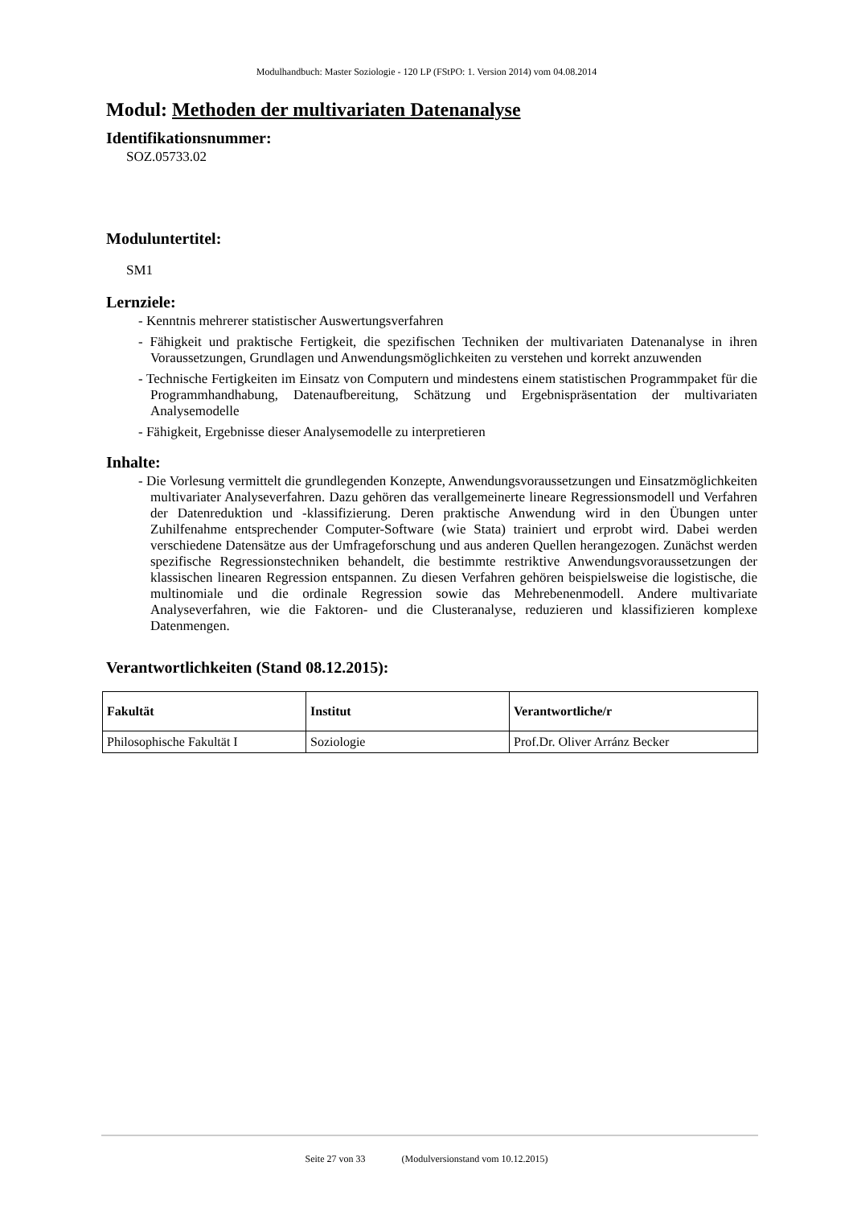Modulhandbuch: Master Soziologie - 120 LP (FStPO: 1. Version 2014) vom 04.08.2014
Modul: Methoden der multivariaten Datenanalyse
Identifikationsnummer:
SOZ.05733.02
Moduluntertitel:
SM1
Lernziele:
- Kenntnis mehrerer statistischer Auswertungsverfahren
- Fähigkeit und praktische Fertigkeit, die spezifischen Techniken der multivariaten Datenanalyse in ihren Voraussetzungen, Grundlagen und Anwendungsmöglichkeiten zu verstehen und korrekt anzuwenden
- Technische Fertigkeiten im Einsatz von Computern und mindestens einem statistischen Programmpaket für die Programmhandhabung, Datenaufbereitung, Schätzung und Ergebnispräsentation der multivariaten Analysemodelle
- Fähigkeit, Ergebnisse dieser Analysemodelle zu interpretieren
Inhalte:
- Die Vorlesung vermittelt die grundlegenden Konzepte, Anwendungsvoraussetzungen und Einsatzmöglichkeiten multivariater Analyseverfahren. Dazu gehören das verallgemeinerte lineare Regressionsmodell und Verfahren der Datenreduktion und -klassifizierung. Deren praktische Anwendung wird in den Übungen unter Zuhilfenahme entsprechender Computer-Software (wie Stata) trainiert und erprobt wird. Dabei werden verschiedene Datensätze aus der Umfrageforschung und aus anderen Quellen herangezogen. Zunächst werden spezifische Regressionstechniken behandelt, die bestimmte restriktive Anwendungsvoraussetzungen der klassischen linearen Regression entspannen. Zu diesen Verfahren gehören beispielsweise die logistische, die multinomiale und die ordinale Regression sowie das Mehrebenenmodell. Andere multivariate Analyseverfahren, wie die Faktoren- und die Clusteranalyse, reduzieren und klassifizieren komplexe Datenmengen.
Verantwortlichkeiten (Stand 08.12.2015):
| Fakultät | Institut | Verantwortliche/r |
| --- | --- | --- |
| Philosophische Fakultät I | Soziologie | Prof.Dr. Oliver Arránz Becker |
Seite 27 von 33 (Modulversionstand vom 10.12.2015)